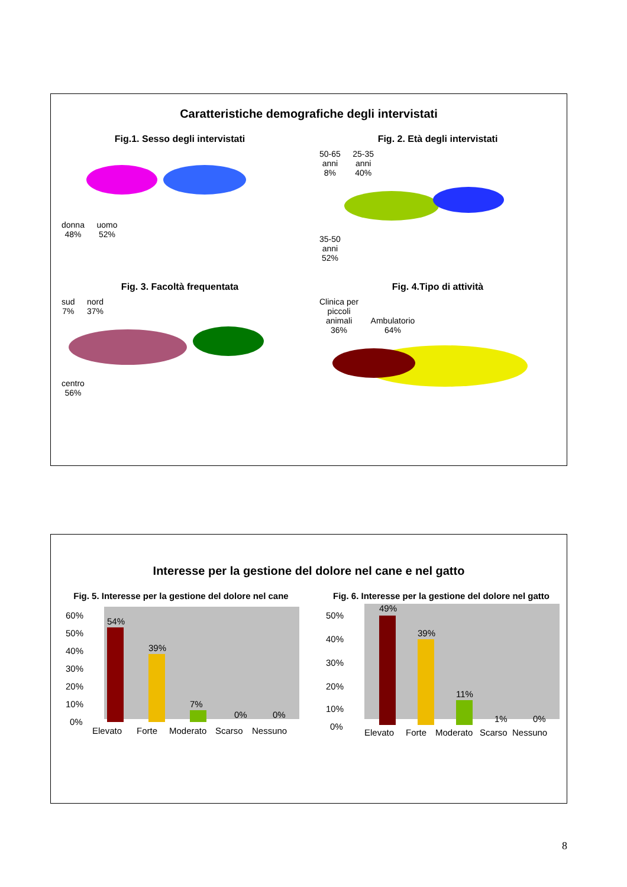Caratteristiche demografiche degli intervistati
Fig.1. Sesso degli intervistati
donna
48% uomo
52%
Fig. 2. Età degli intervistati
50-65
anni
8% 25-35
anni
40% 35-50
anni
52%
Fig. 3. Facoltà frequentata
sud
7% nord
37% centro
56%
Fig. 4.Tipo di attività
Clinica per
piccoli
animali
36% Ambulatorio
64%
Interesse per la gestione del dolore nel cane e nel gatto
Fig. 5. Interesse per la gestione del dolore nel cane
60%
50%
40%
30%
20%
10%
0%
54%
39%
7%
0%
0%
Elevato
Forte
Moderato
Scarso
Nessuno
Fig. 6. Interesse per la gestione del dolore nel gatto
50%
40%
30%
20%
10%
0%
49%
39%
11%
1%
0%
Elevato
Forte
Moderato
Scarso
Nessuno
8